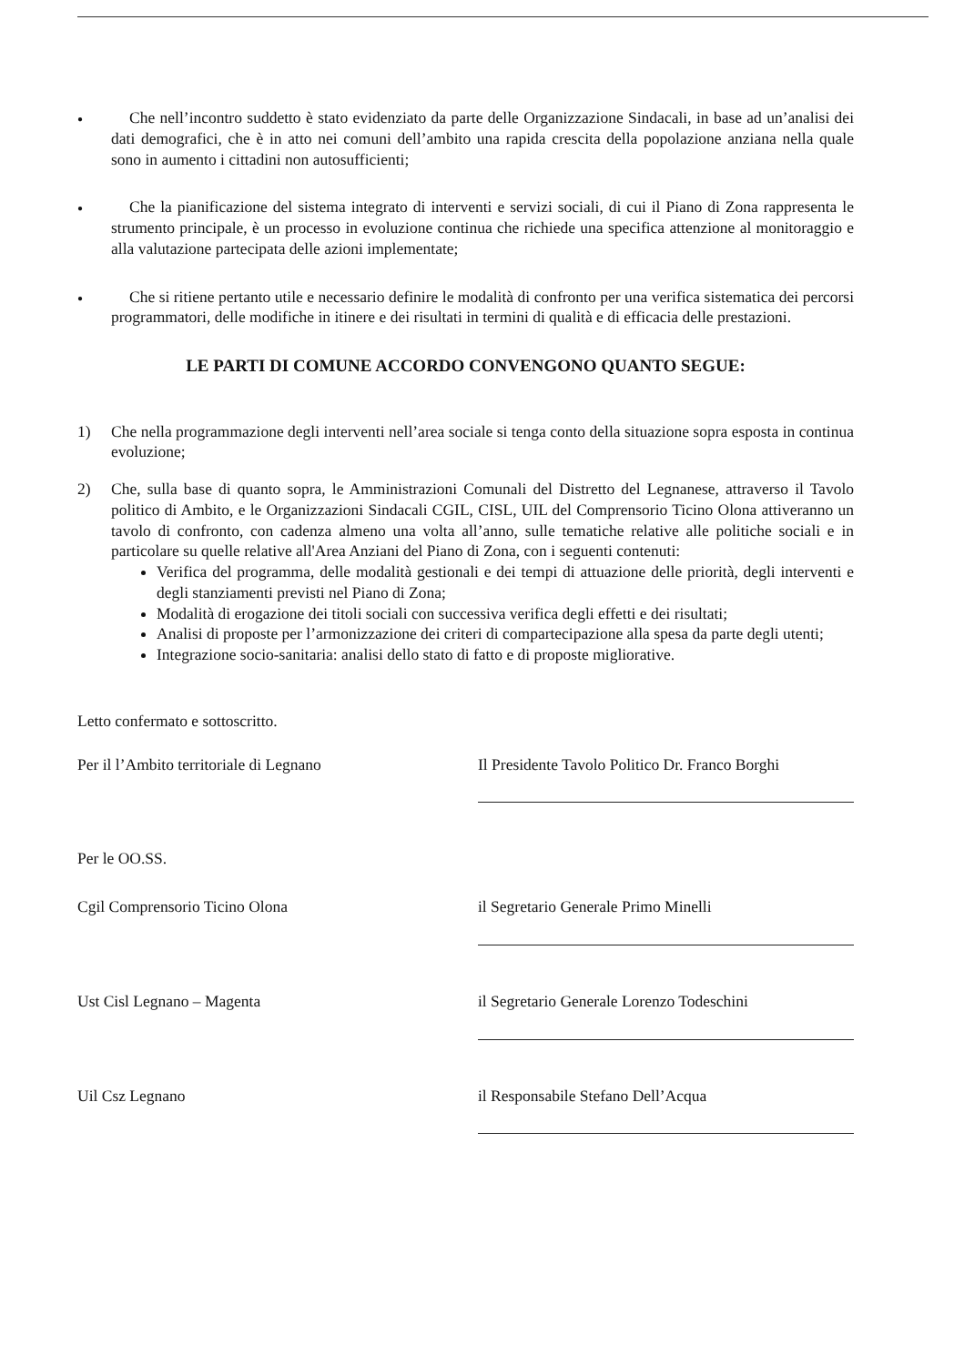●
Che nell’incontro suddetto è stato evidenziato da parte delle Organizzazione Sindacali, in base ad un’analisi dei dati demografici, che è in atto nei comuni dell’ambito una rapida crescita della popolazione anziana nella quale sono in aumento i cittadini non autosufficienti;
●
Che la pianificazione del sistema integrato di interventi e servizi sociali, di cui il Piano di Zona rappresenta le strumento principale, è un processo in evoluzione continua che richiede una specifica attenzione al monitoraggio e alla valutazione partecipata delle azioni implementate;
●
Che si ritiene pertanto utile e necessario definire le modalità di confronto per una verifica sistematica dei percorsi programmatori, delle modifiche in itinere e dei risultati in termini di qualità e di efficacia delle prestazioni.
LE PARTI DI COMUNE ACCORDO CONVENGONO QUANTO SEGUE:
1) Che nella programmazione degli interventi nell’area sociale si tenga conto della situazione sopra esposta in continua evoluzione;
2) Che, sulla base di quanto sopra, le Amministrazioni Comunali del Distretto del Legnanese, attraverso il Tavolo politico di Ambito, e le Organizzazioni Sindacali CGIL, CISL, UIL del Comprensorio Ticino Olona attiveranno un tavolo di confronto, con cadenza almeno una volta all’anno, sulle tematiche relative alle politiche sociali e in particolare su quelle relative all'Area Anziani del Piano di Zona, con i seguenti contenuti:
Verifica del programma, delle modalità gestionali e dei tempi di attuazione delle priorità, degli interventi e degli stanziamenti previsti nel Piano di Zona;
Modalità di erogazione dei titoli sociali con successiva verifica degli effetti e dei risultati;
Analisi di proposte per l’armonizzazione dei criteri di compartecipazione alla spesa da parte degli utenti;
Integrazione socio-sanitaria: analisi dello stato di fatto e di proposte migliorative.
Letto confermato e sottoscritto.
Per il l’Ambito territoriale di Legnano Il Presidente Tavolo Politico Dr. Franco Borghi
Per le OO.SS.
Cgil Comprensorio Ticino Olona il Segretario Generale Primo Minelli
Ust Cisl Legnano – Magenta il Segretario Generale Lorenzo Todeschini
Uil Csz Legnano il Responsabile Stefano Dell’Acqua